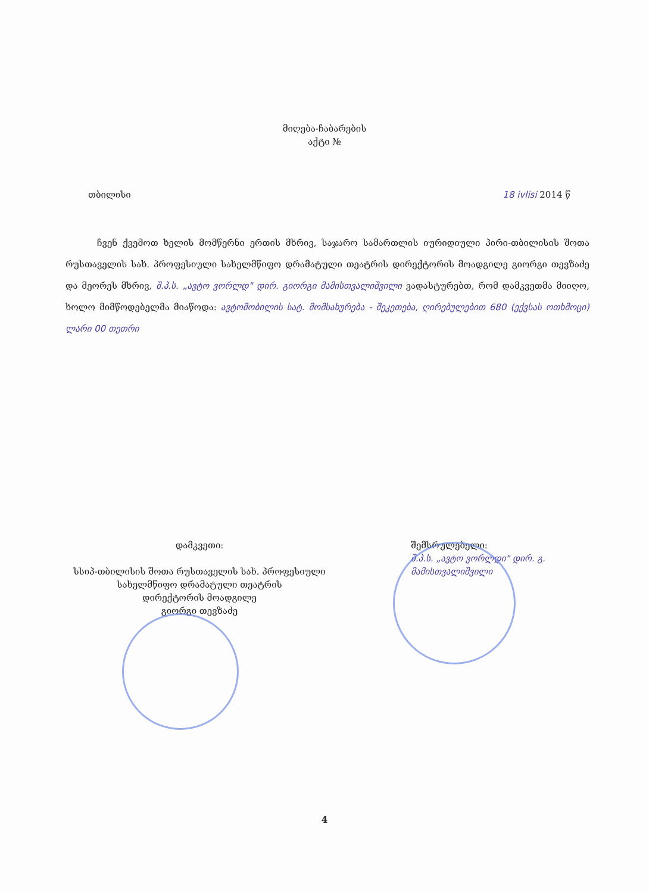მიღება-ჩაბარების
აქტი №
თბილისი 18 ivlisi 2014 წ
ჩვენ ქვემოთ ხელის მომწერნი ერთის მხრივ, საჯარო სამართლის იურიდიული პირი-თბილისის შოთა რუსთაველის სახ. პროფესიული სახელმწიფო დრამატული თეატრის დირექტორის მოადგილე გიორგი თევზაძე და მეორეს მხრივ, შ.პ.ს. „ავტო ვორლდ" დირ. გიორგი მამისთვალიშვილი ვადასტურებთ, რომ დამკვეთმა მიიღო, ხოლო მიმწოდებელმა მიაწოდა: ავტომობილის სატ. მომსახურება - შეკეთება, ღირებულებით 680 (ექვსას ოთხმოცი) ლარი 00 თეთრი
დამკვეთი:
სსიპ-თბილისის შოთა რუსთაველის სახ. პროფესიული
სახელმწიფო დრამატული თეატრის
დირექტორის მოადგილე
გიორგი თევზაძე
შემსრულებელი:
შ.პ.ს. „ავტო ვორლდი" დირ. გ. მამისთვალიშვილი
4